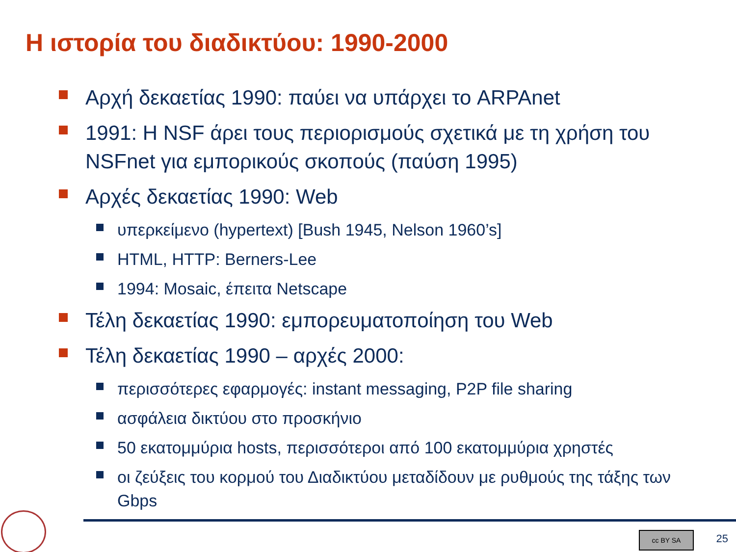Η ιστορία του διαδικτύου: 1990-2000
Αρχή δεκαετίας 1990: παύει να υπάρχει το ARPAnet
1991: H NSF άρει τους περιορισμούς σχετικά με τη χρήση του NSFnet για εμπορικούς σκοπούς (παύση 1995)
Αρχές δεκαετίας 1990: Web
υπερκείμενο (hypertext) [Bush 1945, Nelson 1960’s]
HTML, HTTP: Berners-Lee
1994: Mosaic, έπειτα Netscape
Τέλη δεκαετίας 1990: εμπορευματοποίηση του Web
Τέλη δεκαετίας 1990 – αρχές 2000:
περισσότερες εφαρμογές: instant messaging, P2P file sharing
ασφάλεια δικτύου στο προσκήνιο
50 εκατομμύρια hosts, περισσότεροι από 100 εκατομμύρια χρηστές
οι ζεύξεις του κορμού του Διαδικτύου μεταδίδουν με ρυθμούς της τάξης των Gbps
cc BY SA 25